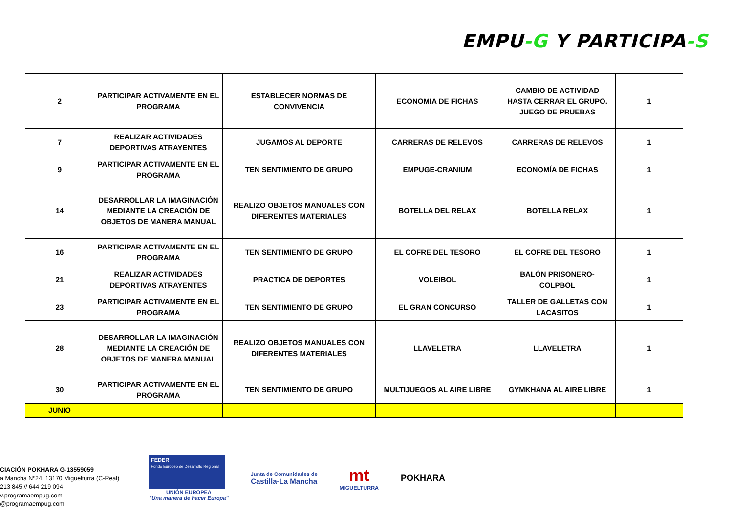EMPU-G Y PARTICIPA-S
| 2 | PARTICIPAR ACTIVAMENTE EN EL PROGRAMA | ESTABLECER NORMAS DE CONVIVENCIA | ECONOMIA DE FICHAS | CAMBIO DE ACTIVIDAD HASTA CERRAR EL GRUPO. JUEGO DE PRUEBAS | 1 |
| 7 | REALIZAR ACTIVIDADES DEPORTIVAS ATRAYENTES | JUGAMOS AL DEPORTE | CARRERAS DE RELEVOS | CARRERAS DE RELEVOS | 1 |
| 9 | PARTICIPAR ACTIVAMENTE EN EL PROGRAMA | TEN SENTIMIENTO DE GRUPO | EMPUGE-CRANIUM | ECONOMÍA DE FICHAS | 1 |
| 14 | DESARROLLAR LA IMAGINACIÓN MEDIANTE LA CREACIÓN DE OBJETOS DE MANERA MANUAL | REALIZO OBJETOS MANUALES CON DIFERENTES MATERIALES | BOTELLA DEL RELAX | BOTELLA RELAX | 1 |
| 16 | PARTICIPAR ACTIVAMENTE EN EL PROGRAMA | TEN SENTIMIENTO DE GRUPO | EL COFRE DEL TESORO | EL COFRE DEL TESORO | 1 |
| 21 | REALIZAR ACTIVIDADES DEPORTIVAS ATRAYENTES | PRACTICA DE DEPORTES | VOLEIBOL | BALÓN PRISONERO-COLPBOL | 1 |
| 23 | PARTICIPAR ACTIVAMENTE EN EL PROGRAMA | TEN SENTIMIENTO DE GRUPO | EL GRAN CONCURSO | TALLER DE GALLETAS CON LACASITOS | 1 |
| 28 | DESARROLLAR LA IMAGINACIÓN MEDIANTE LA CREACIÓN DE OBJETOS DE MANERA MANUAL | REALIZO OBJETOS MANUALES CON DIFERENTES MATERIALES | LLAVELETRA | LLAVELETRA | 1 |
| 30 | PARTICIPAR ACTIVAMENTE EN EL PROGRAMA | TEN SENTIMIENTO DE GRUPO | MULTIJUEGOS AL AIRE LIBRE | GYMKHANA AL AIRE LIBRE | 1 |
| JUNIO | | | | | |
CIACIÓN POKHARA G-13559059
a Mancha Nº24, 13170 Miguelturra (C-Real)
213 845 // 644 219 094
v.programaempug.com
@programaempug.com
FEDER
Fondo Europeo de Desarrollo Regional
UNIÓN EUROPEA
"Una manera de hacer Europa"
Junta de Comunidades de
Castilla-La Mancha
mt
MIGUELTURRA
POKHARA